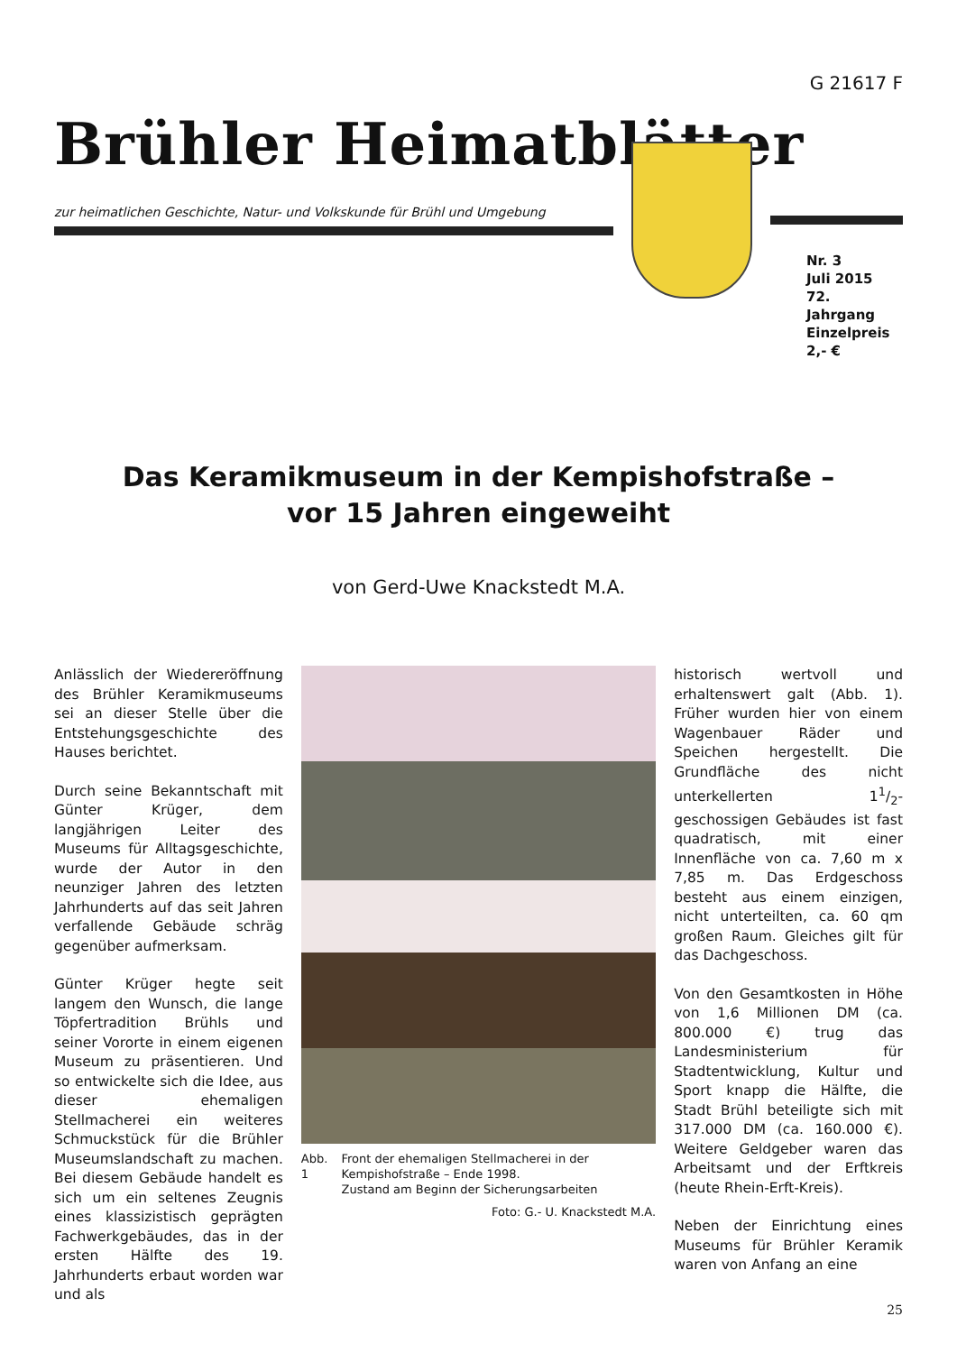G 21617 F
Brühler Heimatblätter
zur heimatlichen Geschichte, Natur- und Volkskunde für Brühl und Umgebung
Nr. 3
Juli 2015
72. Jahrgang
Einzelpreis
2,- €
Das Keramikmuseum in der Kempishofstraße –
vor 15 Jahren eingeweiht
von Gerd-Uwe Knackstedt M.A.
Anlässlich der Wiedereröffnung des Brühler Keramikmuseums sei an dieser Stelle über die Entstehungsgeschichte des Hauses berichtet.
Durch seine Bekanntschaft mit Günter Krüger, dem langjährigen Leiter des Museums für Alltagsgeschichte, wurde der Autor in den neunziger Jahren des letzten Jahrhunderts auf das seit Jahren verfallende Gebäude schräg gegenüber aufmerksam.
Günter Krüger hegte seit langem den Wunsch, die lange Töpfertradition Brühls und seiner Vororte in einem eigenen Museum zu präsentieren. Und so entwickelte sich die Idee, aus dieser ehemaligen Stellmacherei ein weiteres Schmuckstück für die Brühler Museumslandschaft zu machen. Bei diesem Gebäude handelt es sich um ein seltenes Zeugnis eines klassizistisch geprägten Fachwerkgebäudes, das in der ersten Hälfte des 19. Jahrhunderts erbaut worden war und als
Abb. 1 Front der ehemaligen Stellmacherei in der Kempishofstraße – Ende 1998.
Zustand am Beginn der Sicherungsarbeiten
Foto: G.- U. Knackstedt M.A.
historisch wertvoll und erhaltenswert galt (Abb. 1). Früher wurden hier von einem Wagenbauer Räder und Speichen hergestellt. Die Grundfläche des nicht unterkellerten 11/2-geschossigen Gebäudes ist fast quadratisch, mit einer Innenfläche von ca. 7,60 m x 7,85 m. Das Erdgeschoss besteht aus einem einzigen, nicht unterteilten, ca. 60 qm großen Raum. Gleiches gilt für das Dachgeschoss.
Von den Gesamtkosten in Höhe von 1,6 Millionen DM (ca. 800.000 €) trug das Landesministerium für Stadtentwicklung, Kultur und Sport knapp die Hälfte, die Stadt Brühl beteiligte sich mit 317.000 DM (ca. 160.000 €). Weitere Geldgeber waren das Arbeitsamt und der Erftkreis (heute Rhein-Erft-Kreis).
Neben der Einrichtung eines Museums für Brühler Keramik waren von Anfang an eine
25